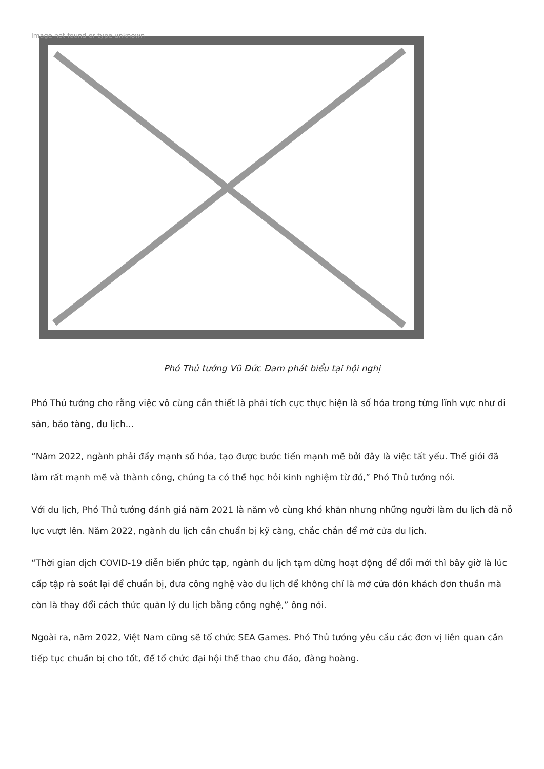Image not found or type unknown
Phó Thủ tướng Vũ Đức Đam phát biểu tại hội nghị
Phó Thủ tướng cho rằng việc vô cùng cần thiết là phải tích cực thực hiện là số hóa trong từng lĩnh vực như di sản, bảo tàng, du lịch...
“Năm 2022, ngành phải đẩy mạnh số hóa, tạo được bước tiến mạnh mẽ bởi đây là việc tất yếu. Thế giới đã làm rất mạnh mẽ và thành công, chúng ta có thể học hỏi kinh nghiệm từ đó,” Phó Thủ tướng nói.
Với du lịch, Phó Thủ tướng đánh giá năm 2021 là năm vô cùng khó khăn nhưng những người làm du lịch đã nỗ lực vượt lên. Năm 2022, ngành du lịch cần chuẩn bị kỹ càng, chắc chắn để mở cửa du lịch.
“Thời gian dịch COVID-19 diễn biến phức tạp, ngành du lịch tạm dừng hoạt động để đổi mới thì bây giờ là lúc cấp tập rà soát lại để chuẩn bị, đưa công nghệ vào du lịch để không chỉ là mở cửa đón khách đơn thuần mà còn là thay đổi cách thức quản lý du lịch bằng công nghệ,” ông nói.
Ngoài ra, năm 2022, Việt Nam cũng sẽ tổ chức SEA Games. Phó Thủ tướng yêu cầu các đơn vị liên quan cần tiếp tục chuẩn bị cho tốt, để tổ chức đại hội thể thao chu đáo, đàng hoàng.